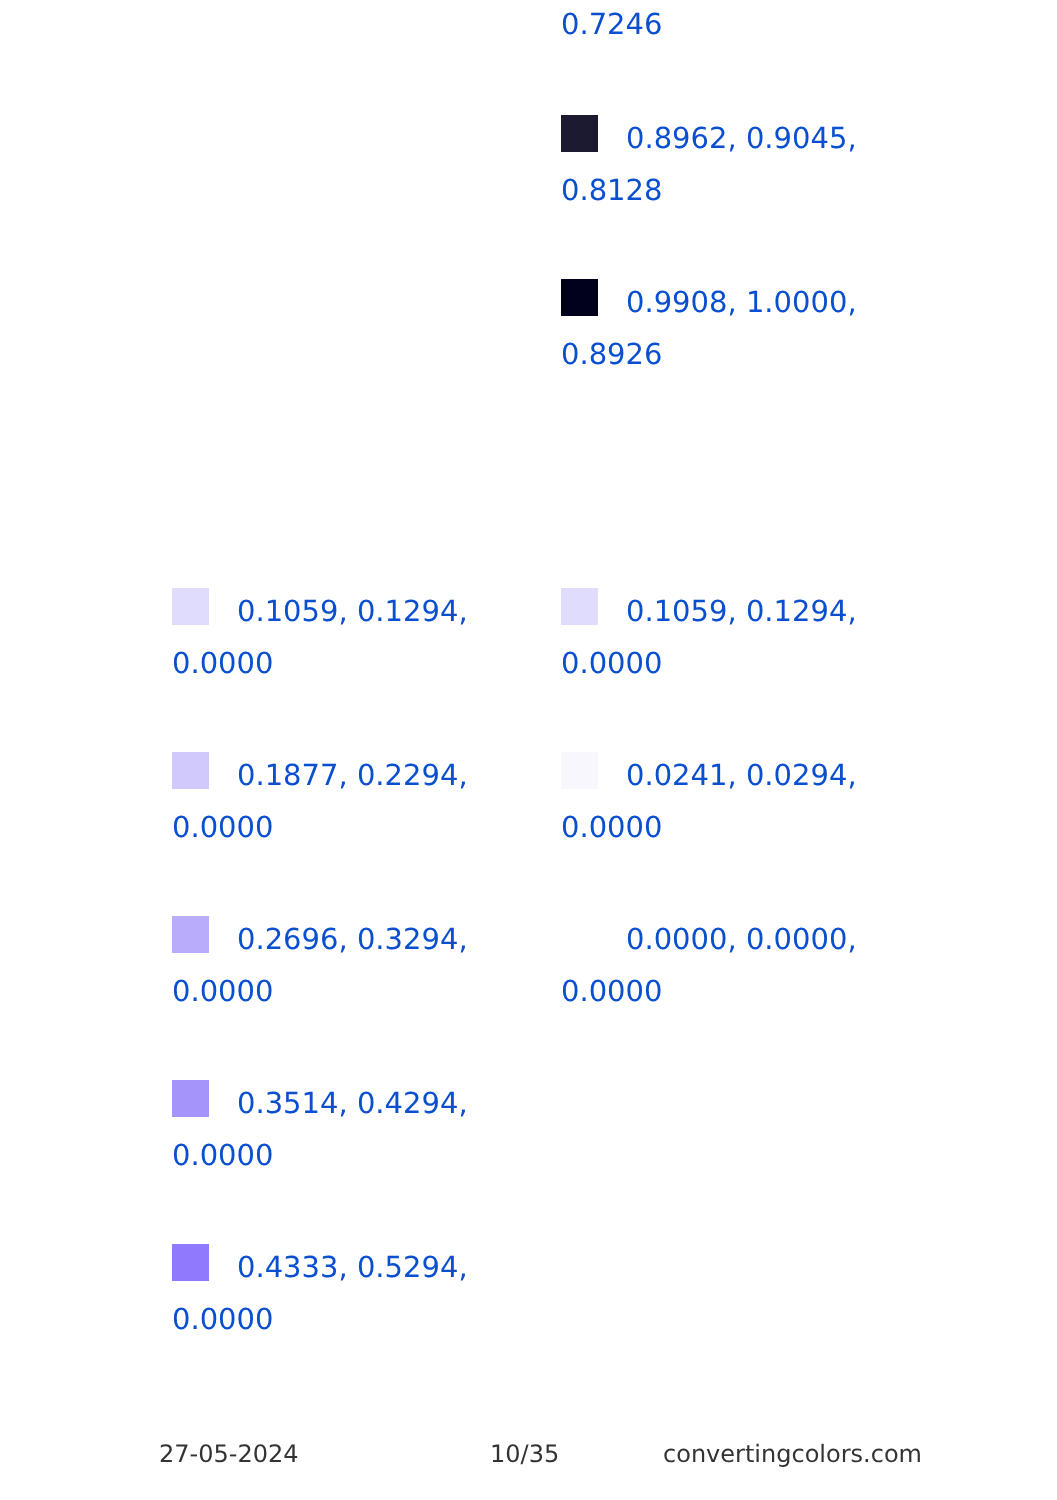0.7246
0.8962, 0.9045, 0.8128
0.9908, 1.0000, 0.8926
0.1059, 0.1294, 0.0000
0.1877, 0.2294, 0.0000
0.2696, 0.3294, 0.0000
0.3514, 0.4294, 0.0000
0.4333, 0.5294, 0.0000
0.1059, 0.1294, 0.0000
0.0241, 0.0294, 0.0000
0.0000, 0.0000, 0.0000
27-05-2024 10/35 convertingcolors.com